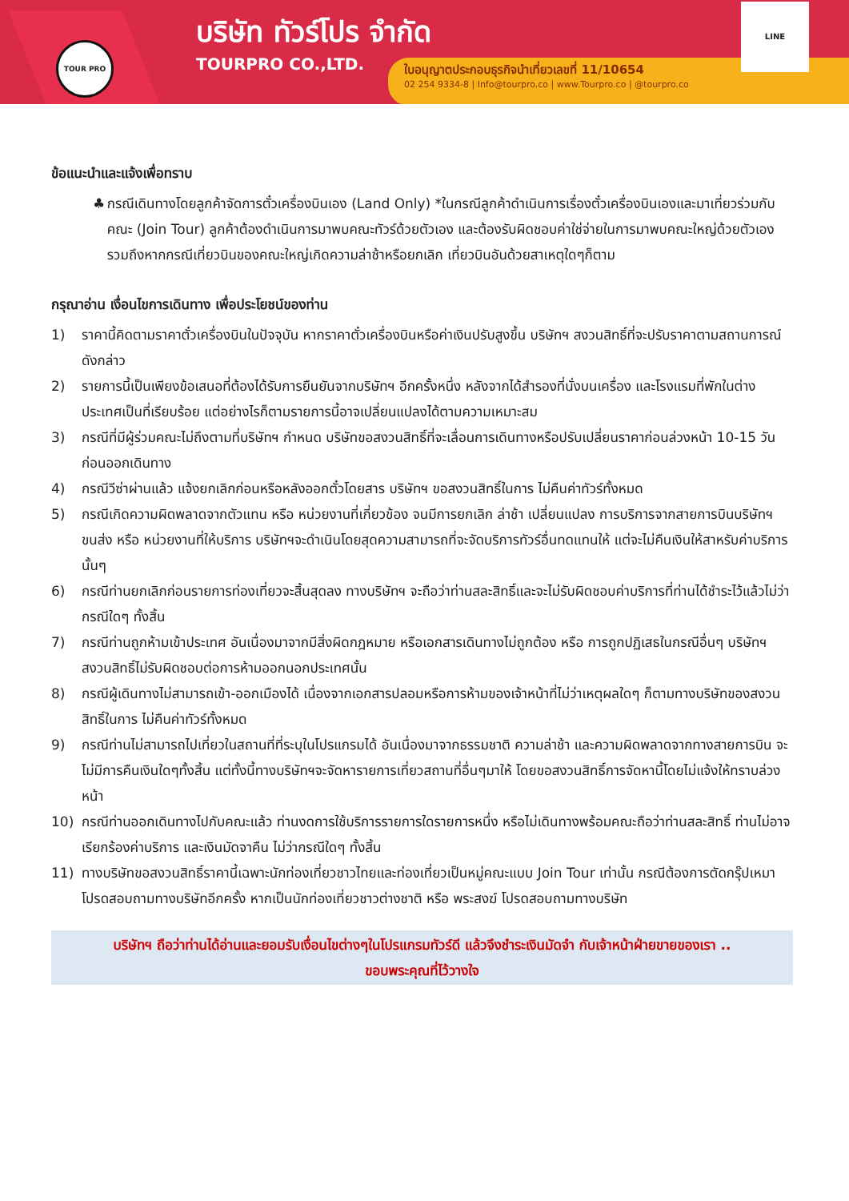TOUR PRO
บริษัท ทัวร์โปร จำกัด
TOURPRO CO.,LTD.
ใบอนุญาตประกอบธุรกิจนำเที่ยวเลขที่ 11/10654
02 254 9334-8 | Info@tourpro.co | www.Tourpro.co | @tourpro.co
LINE
ข้อแนะนำและแจ้งเพื่อทราบ
♣ กรณีเดินทางโดยลูกค้าจัดการตั๋วเครื่องบินเอง (Land Only) *ในกรณีลูกค้าดำเนินการเรื่องตั๋วเครื่องบินเองและมาเที่ยวร่วมกับคณะ (Join Tour) ลูกค้าต้องดำเนินการมาพบคณะทัวร์ด้วยตัวเอง และต้องรับผิดชอบค่าใช่จ่ายในการมาพบคณะใหญ่ด้วยตัวเอง รวมถึงหากกรณีเที่ยวบินของคณะใหญ่เกิดความล่าช้าหรือยกเลิก เที่ยวบินอันด้วยสาเหตุใดๆก็ตาม
กรุณาอ่าน เงื่อนไขการเดินทาง เพื่อประโยชน์ของท่าน
1) ราคานี้คิดตามราคาตั๋วเครื่องบินในปัจจุบัน หากราคาตั๋วเครื่องบินหรือค่าเงินปรับสูงขึ้น บริษัทฯ สงวนสิทธิ์ที่จะปรับราคาตามสถานการณ์ดังกล่าว
2) รายการนี้เป็นเพียงข้อเสนอที่ต้องได้รับการยืนยันจากบริษัทฯ อีกครั้งหนึ่ง หลังจากได้สำรองที่นั่งบนเครื่อง และโรงแรมที่พักในต่างประเทศเป็นที่เรียบร้อย แต่อย่างไรก็ตามรายการนี้อาจเปลี่ยนแปลงได้ตามความเหมาะสม
3) กรณีที่มีผู้ร่วมคณะไม่ถึงตามที่บริษัทฯ กำหนด บริษัทขอสงวนสิทธิ์ที่จะเลื่อนการเดินทางหรือปรับเปลี่ยนราคาก่อนล่วงหน้า 10-15 วันก่อนออกเดินทาง
4) กรณีวีซ่าผ่านแล้ว แจ้งยกเลิกก่อนหรือหลังออกตั๋วโดยสาร บริษัทฯ ขอสงวนสิทธิ์ในการ ไม่คืนค่าทัวร์ทั้งหมด
5) กรณีเกิดความผิดพลาดจากตัวแทน หรือ หน่วยงานที่เกี่ยวข้อง จนมีการยกเลิก ล่าช้า เปลี่ยนแปลง การบริการจากสายการบินบริษัทฯขนส่ง หรือ หน่วยงานที่ให้บริการ บริษัทฯจะดำเนินโดยสุดความสามารถที่จะจัดบริการทัวร์อื่นทดแทนให้ แต่จะไม่คืนเงินให้สาหรับค่าบริการนั้นๆ
6) กรณีท่านยกเลิกก่อนรายการท่องเที่ยวจะสิ้นสุดลง ทางบริษัทฯ จะถือว่าท่านสละสิทธิ์และจะไม่รับผิดชอบค่าบริการที่ท่านได้ชำระไว้แล้วไม่ว่ากรณีใดๆ ทั้งสิ้น
7) กรณีท่านถูกห้ามเข้าประเทศ อันเนื่องมาจากมีสิ่งผิดกฎหมาย หรือเอกสารเดินทางไม่ถูกต้อง หรือ การถูกปฏิเสธในกรณีอื่นๆ บริษัทฯ สงวนสิทธิ์ไม่รับผิดชอบต่อการห้ามออกนอกประเทศนั้น
8) กรณีผู้เดินทางไม่สามารถเข้า-ออกเมืองได้ เนื่องจากเอกสารปลอมหรือการห้ามของเจ้าหน้าที่ไม่ว่าเหตุผลใดๆ ก็ตามทางบริษัทของสงวนสิทธิ์ในการ ไม่คืนค่าทัวร์ทั้งหมด
9) กรณีท่านไม่สามารถไปเที่ยวในสถานที่ที่ระบุในโปรแกรมได้ อันเนื่องมาจากธรรมชาติ ความล่าช้า และความผิดพลาดจากทางสายการบิน จะไม่มีการคืนเงินใดๆทั้งสิ้น แต่ทั้งนี้ทางบริษัทฯจะจัดหารายการเที่ยวสถานที่อื่นๆมาให้ โดยขอสงวนสิทธิ์การจัดหานี้โดยไม่แจ้งให้ทราบล่วงหน้า
10) กรณีท่านออกเดินทางไปกับคณะแล้ว ท่านงดการใช้บริการรายการใดรายการหนึ่ง หรือไม่เดินทางพร้อมคณะถือว่าท่านสละสิทธิ์ ท่านไม่อาจเรียกร้องค่าบริการ และเงินมัดจาคืน ไม่ว่ากรณีใดๆ ทั้งสิ้น
11) ทางบริษัทขอสงวนสิทธิ์ราคานี้เฉพาะนักท่องเที่ยวชาวไทยและท่องเที่ยวเป็นหมู่คณะแบบ Join Tour เท่านั้น กรณีต้องการตัดกรุ๊ปเหมาโปรดสอบถามทางบริษัทอีกครั้ง หากเป็นนักท่องเที่ยวชาวต่างชาติ หรือ พระสงฆ์ โปรดสอบถามทางบริษัท
บริษัทฯ ถือว่าท่านได้อ่านและยอมรับเงื่อนไขต่างๆในโปรแกรมทัวร์ดี แล้วจึงชำระเงินมัดจำ กับเจ้าหน้าฝ่ายขายของเรา ..
ขอบพระคุณที่ไว้วางใจ